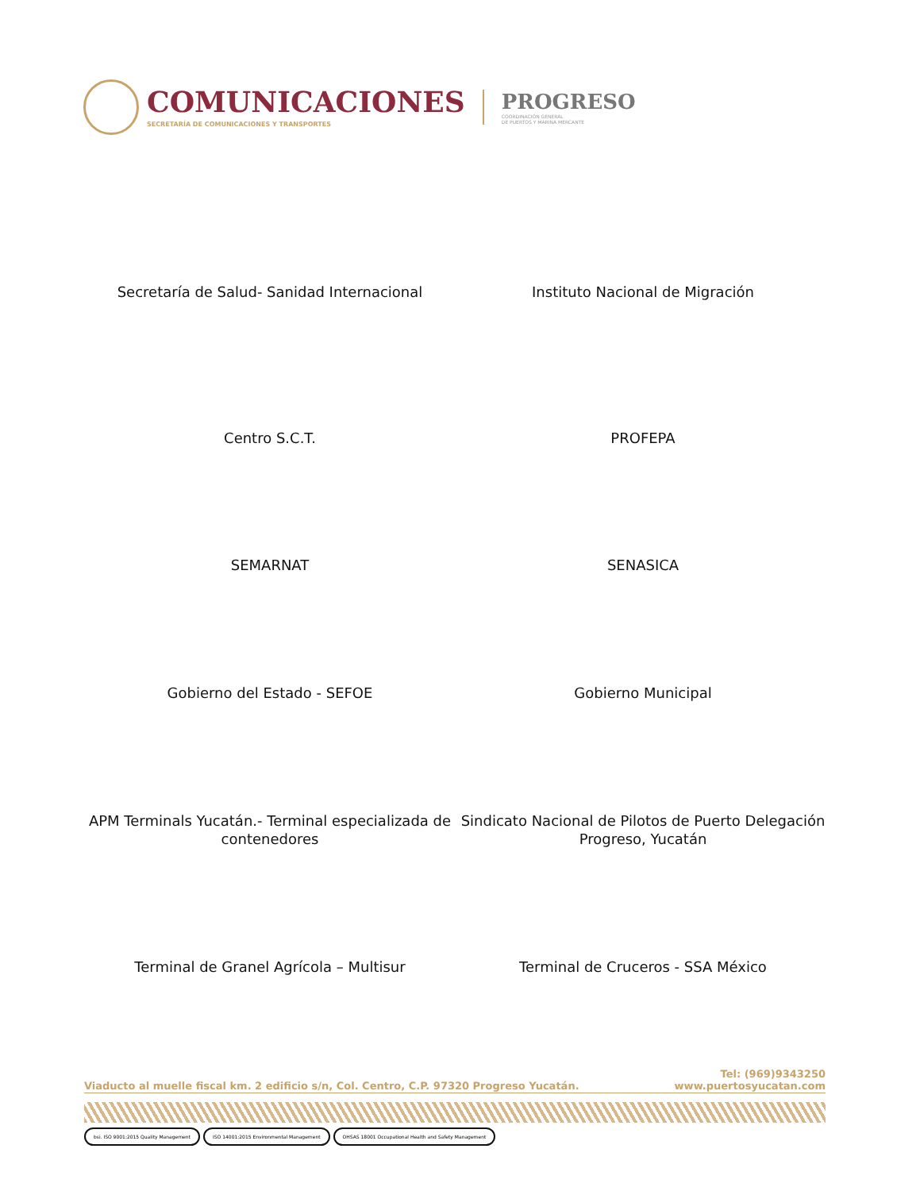COMUNICACIONES
SECRETARÍA DE COMUNICACIONES Y TRANSPORTES
PROGRESO
COORDINACIÓN GENERAL
DE PUERTOS Y MARINA MERCANTE
Secretaría de Salud- Sanidad Internacional Instituto Nacional de Migración
Centro S.C.T. PROFEPA
SEMARNAT SENASICA
Gobierno del Estado - SEFOE Gobierno Municipal
APM Terminals Yucatán.- Terminal especializada de contenedores
Sindicato Nacional de Pilotos de Puerto Delegación Progreso, Yucatán
Terminal de Granel Agrícola – Multisur Terminal de Cruceros - SSA México
Viaducto al muelle fiscal km. 2 edificio s/n, Col. Centro, C.P. 97320 Progreso Yucatán.
Tel: (969)9343250
www.puertosyucatan.com
bsi. ISO 9001:2015 Quality Management ISO 14001:2015 Environmental Management OHSAS 18001 Occupational Health and Safety Management